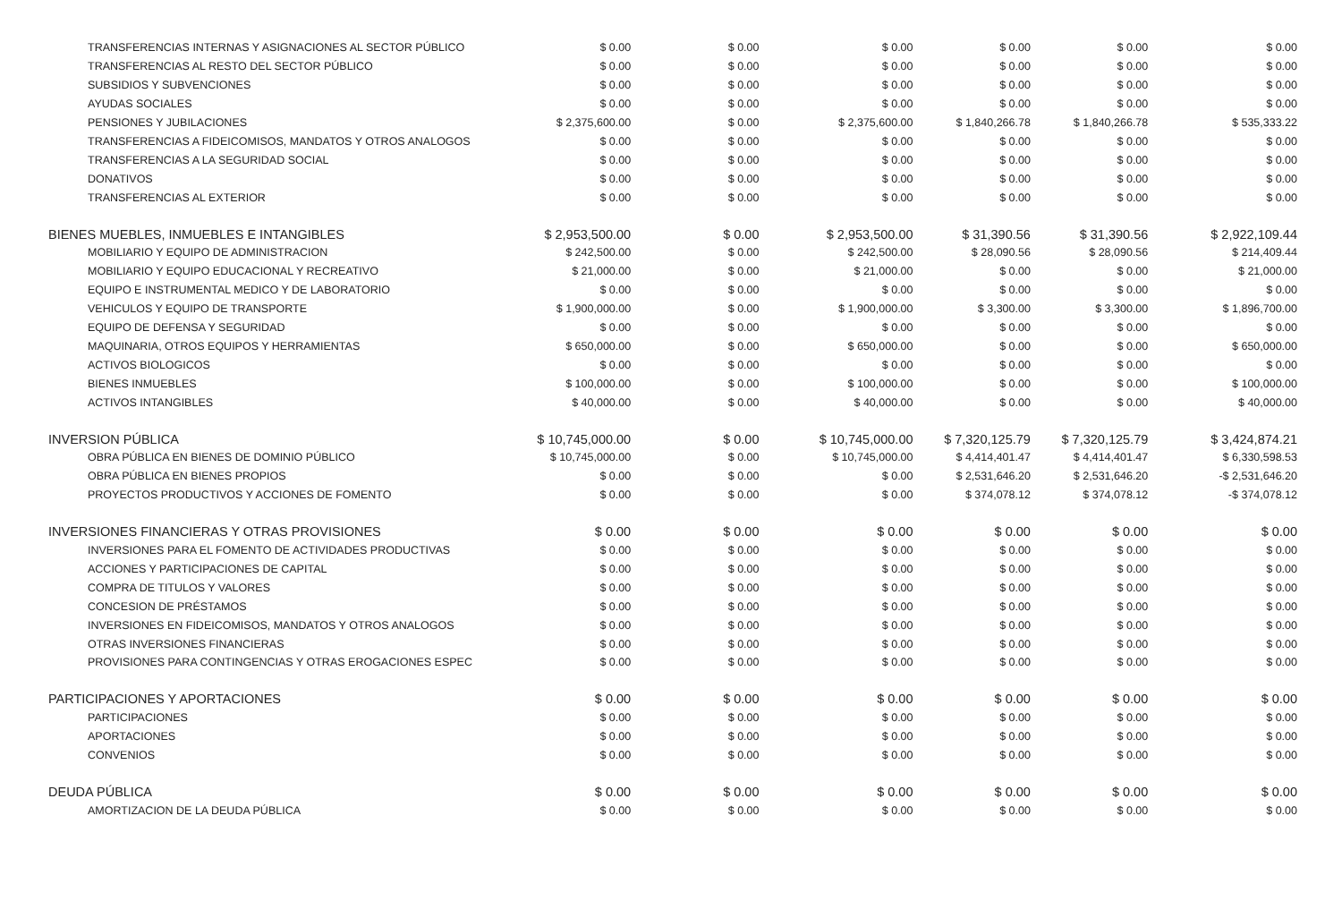| TRANSFERENCIAS INTERNAS Y ASIGNACIONES AL SECTOR PÚBLICO | $ 0.00 | $ 0.00 | $ 0.00 | $ 0.00 | $ 0.00 | $ 0.00 |
| TRANSFERENCIAS AL RESTO DEL SECTOR PÚBLICO | $ 0.00 | $ 0.00 | $ 0.00 | $ 0.00 | $ 0.00 | $ 0.00 |
| SUBSIDIOS Y SUBVENCIONES | $ 0.00 | $ 0.00 | $ 0.00 | $ 0.00 | $ 0.00 | $ 0.00 |
| AYUDAS SOCIALES | $ 0.00 | $ 0.00 | $ 0.00 | $ 0.00 | $ 0.00 | $ 0.00 |
| PENSIONES Y JUBILACIONES | $ 2,375,600.00 | $ 0.00 | $ 2,375,600.00 | $ 1,840,266.78 | $ 1,840,266.78 | $ 535,333.22 |
| TRANSFERENCIAS A FIDEICOMISOS, MANDATOS Y OTROS ANALOGOS | $ 0.00 | $ 0.00 | $ 0.00 | $ 0.00 | $ 0.00 | $ 0.00 |
| TRANSFERENCIAS A LA SEGURIDAD SOCIAL | $ 0.00 | $ 0.00 | $ 0.00 | $ 0.00 | $ 0.00 | $ 0.00 |
| DONATIVOS | $ 0.00 | $ 0.00 | $ 0.00 | $ 0.00 | $ 0.00 | $ 0.00 |
| TRANSFERENCIAS AL EXTERIOR | $ 0.00 | $ 0.00 | $ 0.00 | $ 0.00 | $ 0.00 | $ 0.00 |
| BIENES MUEBLES, INMUEBLES E INTANGIBLES | $ 2,953,500.00 | $ 0.00 | $ 2,953,500.00 | $ 31,390.56 | $ 31,390.56 | $ 2,922,109.44 |
| MOBILIARIO Y EQUIPO DE ADMINISTRACION | $ 242,500.00 | $ 0.00 | $ 242,500.00 | $ 28,090.56 | $ 28,090.56 | $ 214,409.44 |
| MOBILIARIO Y EQUIPO EDUCACIONAL Y RECREATIVO | $ 21,000.00 | $ 0.00 | $ 21,000.00 | $ 0.00 | $ 0.00 | $ 21,000.00 |
| EQUIPO E INSTRUMENTAL MEDICO Y DE LABORATORIO | $ 0.00 | $ 0.00 | $ 0.00 | $ 0.00 | $ 0.00 | $ 0.00 |
| VEHICULOS Y EQUIPO DE TRANSPORTE | $ 1,900,000.00 | $ 0.00 | $ 1,900,000.00 | $ 3,300.00 | $ 3,300.00 | $ 1,896,700.00 |
| EQUIPO DE DEFENSA Y SEGURIDAD | $ 0.00 | $ 0.00 | $ 0.00 | $ 0.00 | $ 0.00 | $ 0.00 |
| MAQUINARIA, OTROS EQUIPOS Y HERRAMIENTAS | $ 650,000.00 | $ 0.00 | $ 650,000.00 | $ 0.00 | $ 0.00 | $ 650,000.00 |
| ACTIVOS BIOLOGICOS | $ 0.00 | $ 0.00 | $ 0.00 | $ 0.00 | $ 0.00 | $ 0.00 |
| BIENES INMUEBLES | $ 100,000.00 | $ 0.00 | $ 100,000.00 | $ 0.00 | $ 0.00 | $ 100,000.00 |
| ACTIVOS INTANGIBLES | $ 40,000.00 | $ 0.00 | $ 40,000.00 | $ 0.00 | $ 0.00 | $ 40,000.00 |
| INVERSION PÚBLICA | $ 10,745,000.00 | $ 0.00 | $ 10,745,000.00 | $ 7,320,125.79 | $ 7,320,125.79 | $ 3,424,874.21 |
| OBRA PÚBLICA EN BIENES DE DOMINIO PÚBLICO | $ 10,745,000.00 | $ 0.00 | $ 10,745,000.00 | $ 4,414,401.47 | $ 4,414,401.47 | $ 6,330,598.53 |
| OBRA PÚBLICA EN BIENES PROPIOS | $ 0.00 | $ 0.00 | $ 0.00 | $ 2,531,646.20 | $ 2,531,646.20 | -$ 2,531,646.20 |
| PROYECTOS PRODUCTIVOS Y ACCIONES DE FOMENTO | $ 0.00 | $ 0.00 | $ 0.00 | $ 374,078.12 | $ 374,078.12 | -$ 374,078.12 |
| INVERSIONES FINANCIERAS Y OTRAS PROVISIONES | $ 0.00 | $ 0.00 | $ 0.00 | $ 0.00 | $ 0.00 | $ 0.00 |
| INVERSIONES PARA EL FOMENTO DE ACTIVIDADES PRODUCTIVAS | $ 0.00 | $ 0.00 | $ 0.00 | $ 0.00 | $ 0.00 | $ 0.00 |
| ACCIONES Y PARTICIPACIONES DE CAPITAL | $ 0.00 | $ 0.00 | $ 0.00 | $ 0.00 | $ 0.00 | $ 0.00 |
| COMPRA DE TITULOS Y VALORES | $ 0.00 | $ 0.00 | $ 0.00 | $ 0.00 | $ 0.00 | $ 0.00 |
| CONCESION DE PRÉSTAMOS | $ 0.00 | $ 0.00 | $ 0.00 | $ 0.00 | $ 0.00 | $ 0.00 |
| INVERSIONES EN FIDEICOMISOS, MANDATOS Y OTROS ANALOGOS | $ 0.00 | $ 0.00 | $ 0.00 | $ 0.00 | $ 0.00 | $ 0.00 |
| OTRAS INVERSIONES FINANCIERAS | $ 0.00 | $ 0.00 | $ 0.00 | $ 0.00 | $ 0.00 | $ 0.00 |
| PROVISIONES PARA CONTINGENCIAS Y OTRAS EROGACIONES ESPEC | $ 0.00 | $ 0.00 | $ 0.00 | $ 0.00 | $ 0.00 | $ 0.00 |
| PARTICIPACIONES Y APORTACIONES | $ 0.00 | $ 0.00 | $ 0.00 | $ 0.00 | $ 0.00 | $ 0.00 |
| PARTICIPACIONES | $ 0.00 | $ 0.00 | $ 0.00 | $ 0.00 | $ 0.00 | $ 0.00 |
| APORTACIONES | $ 0.00 | $ 0.00 | $ 0.00 | $ 0.00 | $ 0.00 | $ 0.00 |
| CONVENIOS | $ 0.00 | $ 0.00 | $ 0.00 | $ 0.00 | $ 0.00 | $ 0.00 |
| DEUDA PÚBLICA | $ 0.00 | $ 0.00 | $ 0.00 | $ 0.00 | $ 0.00 | $ 0.00 |
| AMORTIZACION DE LA DEUDA PÚBLICA | $ 0.00 | $ 0.00 | $ 0.00 | $ 0.00 | $ 0.00 | $ 0.00 |